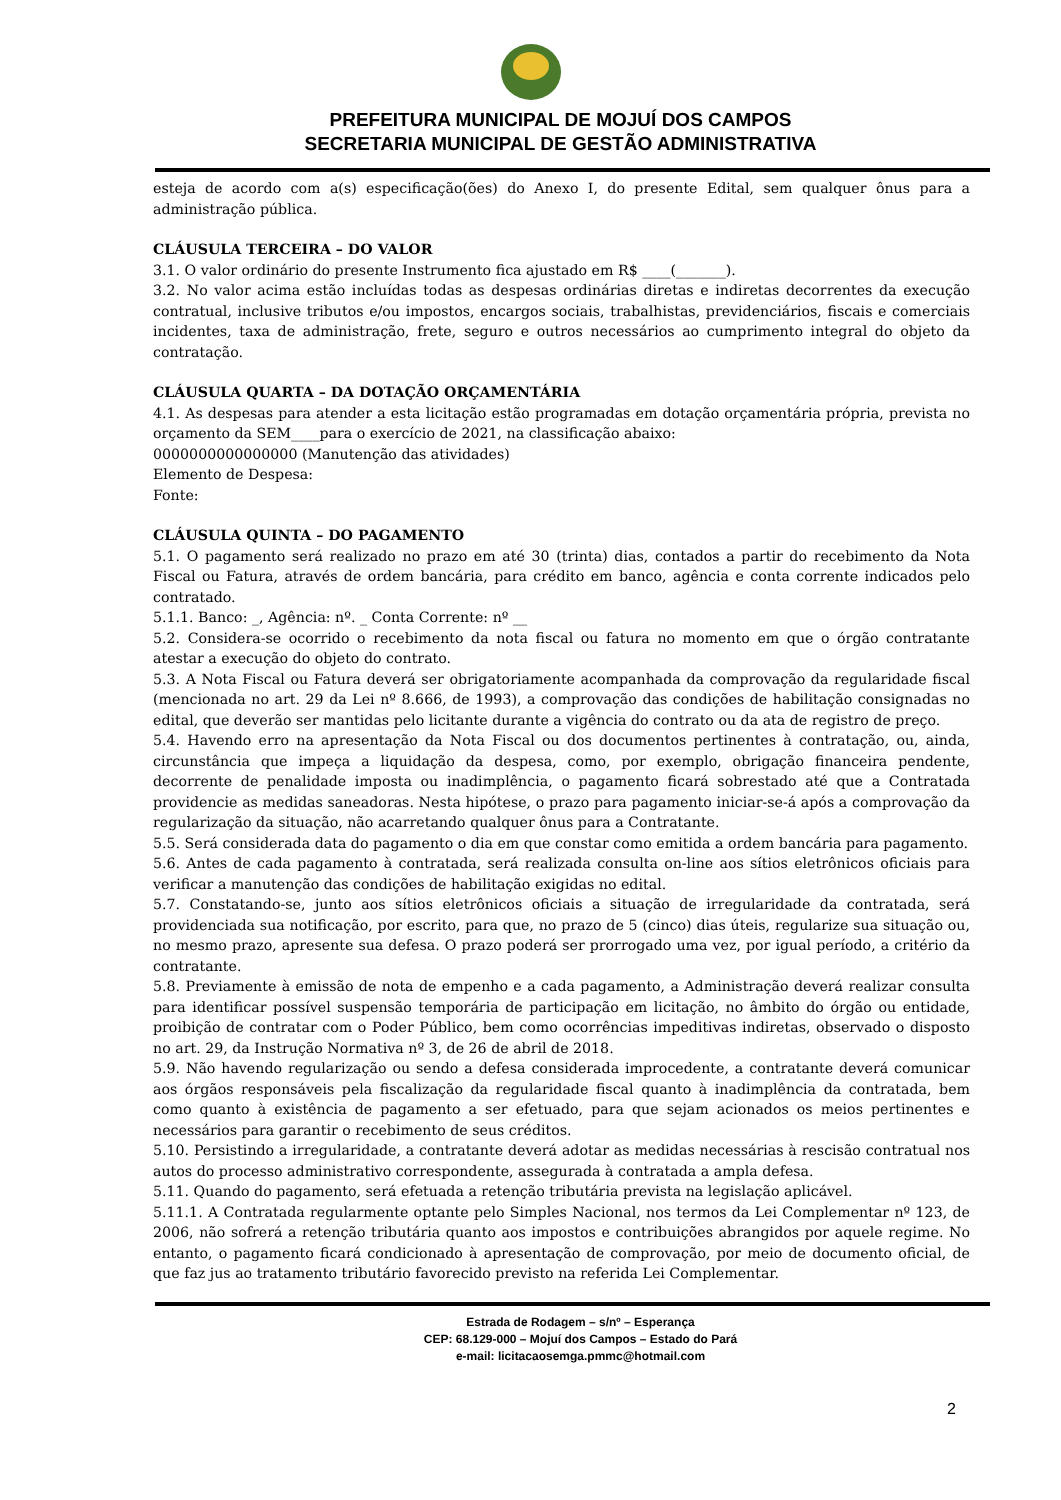PREFEITURA MUNICIPAL DE MOJUÍ DOS CAMPOS
SECRETARIA MUNICIPAL DE GESTÃO ADMINISTRATIVA
esteja de acordo com a(s) especificação(ões) do Anexo I, do presente Edital, sem qualquer ônus para a administração pública.
CLÁUSULA TERCEIRA – DO VALOR
3.1. O valor ordinário do presente Instrumento fica ajustado em R$ ____(_______).
3.2. No valor acima estão incluídas todas as despesas ordinárias diretas e indiretas decorrentes da execução contratual, inclusive tributos e/ou impostos, encargos sociais, trabalhistas, previdenciários, fiscais e comerciais incidentes, taxa de administração, frete, seguro e outros necessários ao cumprimento integral do objeto da contratação.
CLÁUSULA QUARTA – DA DOTAÇÃO ORÇAMENTÁRIA
4.1. As despesas para atender a esta licitação estão programadas em dotação orçamentária própria, prevista no orçamento da SEM____para o exercício de 2021, na classificação abaixo:
0000000000000000 (Manutenção das atividades)
Elemento de Despesa:
Fonte:
CLÁUSULA QUINTA – DO PAGAMENTO
5.1. O pagamento será realizado no prazo em até 30 (trinta) dias, contados a partir do recebimento da Nota Fiscal ou Fatura, através de ordem bancária, para crédito em banco, agência e conta corrente indicados pelo contratado.
5.1.1. Banco: _, Agência: nº. _ Conta Corrente: nº __
5.2. Considera-se ocorrido o recebimento da nota fiscal ou fatura no momento em que o órgão contratante atestar a execução do objeto do contrato.
5.3. A Nota Fiscal ou Fatura deverá ser obrigatoriamente acompanhada da comprovação da regularidade fiscal (mencionada no art. 29 da Lei nº 8.666, de 1993), a comprovação das condições de habilitação consignadas no edital, que deverão ser mantidas pelo licitante durante a vigência do contrato ou da ata de registro de preço.
5.4. Havendo erro na apresentação da Nota Fiscal ou dos documentos pertinentes à contratação, ou, ainda, circunstância que impeça a liquidação da despesa, como, por exemplo, obrigação financeira pendente, decorrente de penalidade imposta ou inadimplência, o pagamento ficará sobrestado até que a Contratada providencie as medidas saneadoras. Nesta hipótese, o prazo para pagamento iniciar-se-á após a comprovação da regularização da situação, não acarretando qualquer ônus para a Contratante.
5.5. Será considerada data do pagamento o dia em que constar como emitida a ordem bancária para pagamento.
5.6. Antes de cada pagamento à contratada, será realizada consulta on-line aos sítios eletrônicos oficiais para verificar a manutenção das condições de habilitação exigidas no edital.
5.7. Constatando-se, junto aos sítios eletrônicos oficiais a situação de irregularidade da contratada, será providenciada sua notificação, por escrito, para que, no prazo de 5 (cinco) dias úteis, regularize sua situação ou, no mesmo prazo, apresente sua defesa. O prazo poderá ser prorrogado uma vez, por igual período, a critério da contratante.
5.8. Previamente à emissão de nota de empenho e a cada pagamento, a Administração deverá realizar consulta para identificar possível suspensão temporária de participação em licitação, no âmbito do órgão ou entidade, proibição de contratar com o Poder Público, bem como ocorrências impeditivas indiretas, observado o disposto no art. 29, da Instrução Normativa nº 3, de 26 de abril de 2018.
5.9. Não havendo regularização ou sendo a defesa considerada improcedente, a contratante deverá comunicar aos órgãos responsáveis pela fiscalização da regularidade fiscal quanto à inadimplência da contratada, bem como quanto à existência de pagamento a ser efetuado, para que sejam acionados os meios pertinentes e necessários para garantir o recebimento de seus créditos.
5.10. Persistindo a irregularidade, a contratante deverá adotar as medidas necessárias à rescisão contratual nos autos do processo administrativo correspondente, assegurada à contratada a ampla defesa.
5.11. Quando do pagamento, será efetuada a retenção tributária prevista na legislação aplicável.
5.11.1. A Contratada regularmente optante pelo Simples Nacional, nos termos da Lei Complementar nº 123, de 2006, não sofrerá a retenção tributária quanto aos impostos e contribuições abrangidos por aquele regime. No entanto, o pagamento ficará condicionado à apresentação de comprovação, por meio de documento oficial, de que faz jus ao tratamento tributário favorecido previsto na referida Lei Complementar.
Estrada de Rodagem – s/nº – Esperança
CEP: 68.129-000 – Mojuí dos Campos – Estado do Pará
e-mail: licitacaosemga.pmmc@hotmail.com
2